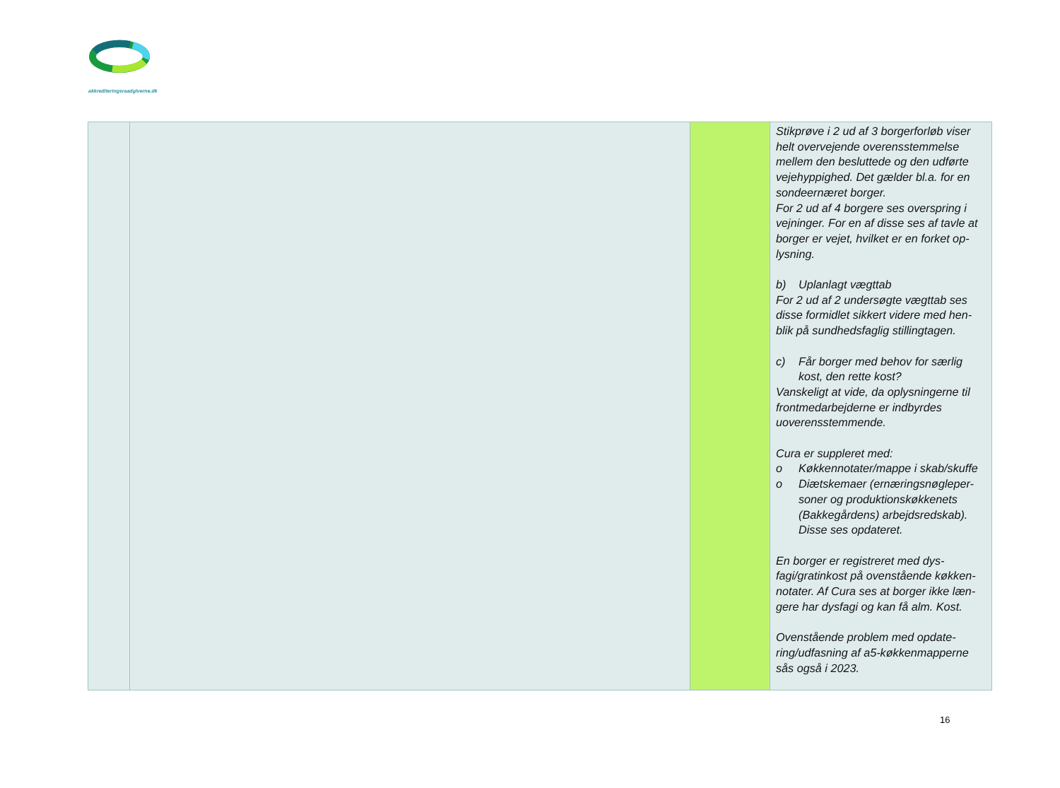akkrediteringsraadgiverne.dk
| | | | Stikprøve i 2 ud af 3 borgerforløb viser helt overvejende overensstemmelse mellem den besluttede og den udførte vejehyppighed. Det gælder bl.a. for en sondeernæret borger. For 2 ud af 4 borgere ses overspring i vejninger. For en af disse ses af tavle at borger er vejet, hvilket er en forket op-lysning. b) Uplanlagt vægttab For 2 ud af 2 undersøgte vægttab ses disse formidlet sikkert videre med hen-blik på sundhedsfaglig stillingtagen. c) Får borger med behov for særlig kost, den rette kost? Vanskeligt at vide, da oplysningerne til frontmedarbejderne er indbyrdes uoverensstemmende. Cura er suppleret med: o Køkkennotater/mappe i skab/skuffe o Diætskemaer (ernæringsnøgleper-soner og produktionskøkkenets (Bakkegårdens) arbejdsredskab). Disse ses opdateret. En borger er registreret med dys-fagi/gratinkost på ovenstående køkken-notater. Af Cura ses at borger ikke læn-gere har dysfagi og kan få alm. Kost. Ovenstående problem med opdate-ring/udfasning af a5-køkkenmapperne sås også i 2023. |
16